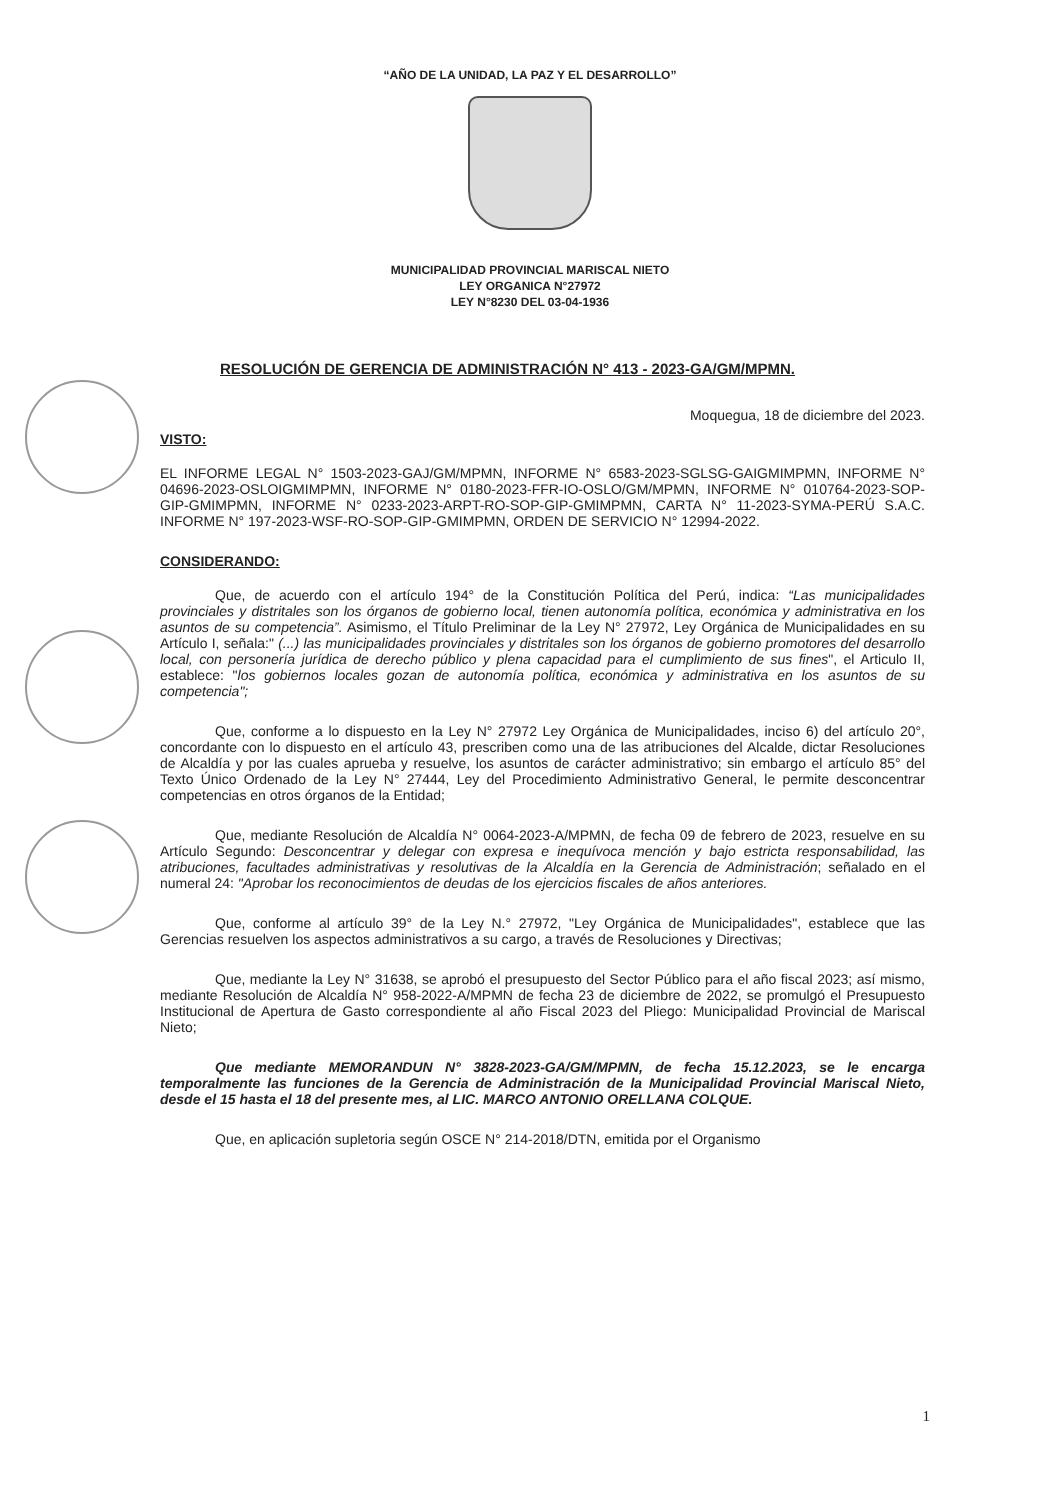“AÑO DE LA UNIDAD, LA PAZ Y EL DESARROLLO”
MUNICIPALIDAD PROVINCIAL MARISCAL NIETO
LEY ORGANICA N°27972
LEY N°8230 DEL 03-04-1936
RESOLUCIÓN DE GERENCIA DE ADMINISTRACIÓN N° 413 - 2023-GA/GM/MPMN.
Moquegua, 18 de diciembre del 2023.
VISTO:
EL INFORME LEGAL N° 1503-2023-GAJ/GM/MPMN, INFORME N° 6583-2023-SGLSG-GAIGMIMPMN, INFORME N° 04696-2023-OSLOIGMIMPMN, INFORME N° 0180-2023-FFR-IO-OSLO/GM/MPMN, INFORME N° 010764-2023-SOP-GIP-GMIMPMN, INFORME N° 0233-2023-ARPT-RO-SOP-GIP-GMIMPMN, CARTA N° 11-2023-SYMA-PERÚ S.A.C. INFORME N° 197-2023-WSF-RO-SOP-GIP-GMIMPMN, ORDEN DE SERVICIO N° 12994-2022.
CONSIDERANDO:
Que, de acuerdo con el artículo 194° de la Constitución Política del Perú, indica: “Las municipalidades provinciales y distritales son los órganos de gobierno local, tienen autonomía política, económica y administrativa en los asuntos de su competencia”. Asimismo, el Título Preliminar de la Ley N° 27972, Ley Orgánica de Municipalidades en su Artículo I, señala:" (...) las municipalidades provinciales y distritales son los órganos de gobierno promotores del desarrollo local, con personería jurídica de derecho público y plena capacidad para el cumplimiento de sus fines", el Articulo II, establece: "los gobiernos locales gozan de autonomía política, económica y administrativa en los asuntos de su competencia";
Que, conforme a lo dispuesto en la Ley N° 27972 Ley Orgánica de Municipalidades, inciso 6) del artículo 20°, concordante con lo dispuesto en el artículo 43, prescriben como una de las atribuciones del Alcalde, dictar Resoluciones de Alcaldía y por las cuales aprueba y resuelve, los asuntos de carácter administrativo; sin embargo el artículo 85° del Texto Único Ordenado de la Ley N° 27444, Ley del Procedimiento Administrativo General, le permite desconcentrar competencias en otros órganos de la Entidad;
Que, mediante Resolución de Alcaldía N° 0064-2023-A/MPMN, de fecha 09 de febrero de 2023, resuelve en su Artículo Segundo: Desconcentrar y delegar con expresa e inequívoca mención y bajo estricta responsabilidad, las atribuciones, facultades administrativas y resolutivas de la Alcaldía en la Gerencia de Administración; señalado en el numeral 24: "Aprobar los reconocimientos de deudas de los ejercicios fiscales de años anteriores.
Que, conforme al artículo 39° de la Ley N.° 27972, "Ley Orgánica de Municipalidades", establece que las Gerencias resuelven los aspectos administrativos a su cargo, a través de Resoluciones y Directivas;
Que, mediante la Ley N° 31638, se aprobó el presupuesto del Sector Público para el año fiscal 2023; así mismo, mediante Resolución de Alcaldía N° 958-2022-A/MPMN de fecha 23 de diciembre de 2022, se promulgó el Presupuesto Institucional de Apertura de Gasto correspondiente al año Fiscal 2023 del Pliego: Municipalidad Provincial de Mariscal Nieto;
Que mediante MEMORANDUN N° 3828-2023-GA/GM/MPMN, de fecha 15.12.2023, se le encarga temporalmente las funciones de la Gerencia de Administración de la Municipalidad Provincial Mariscal Nieto, desde el 15 hasta el 18 del presente mes, al LIC. MARCO ANTONIO ORELLANA COLQUE.
Que, en aplicación supletoria según OSCE N° 214-2018/DTN, emitida por el Organismo
1